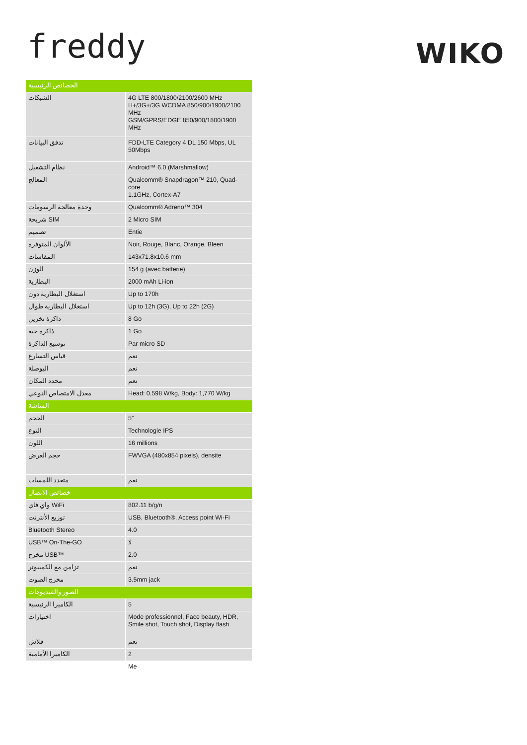freddy
WIKO
| الخصائص الرئيسية | |
| --- | --- |
| الشبكات | 4G LTE 800/1800/2100/2600 MHz H+/3G+/3G WCDMA 850/900/1900/2100 MHz GSM/GPRS/EDGE 850/900/1800/1900 MHz |
| تدفق البيانات | FDD-LTE Category 4 DL 150 Mbps, UL 50Mbps |
| نظام التشغيل | Android™ 6.0 (Marshmallow) |
| المعالج | Qualcomm® Snapdragon™ 210, Quad-core 1.1GHz, Cortex-A7 |
| وحدة معالجة الرسومات | Qualcomm® Adreno™ 304 |
| شريحة SIM | 2 Micro SIM |
| تصميم | Entie |
| الألوان المتوفرة | Noir, Rouge, Blanc, Orange, Bleen |
| المقاسات | 143x71.8x10.6 mm |
| الوزن | 154 g (avec batterie) |
| البطارية | 2000 mAh Li-ion |
| استغلال البطارية دون | Up to 170h |
| استغلال البطارية طوال | Up to 12h (3G), Up to 22h (2G) |
| ذاكرة تخزين | 8 Go |
| ذاكرة حية | 1 Go |
| توسيع الذاكرة | Par micro SD |
| قياس التسارع | نعم |
| البوصلة | نعم |
| محدد المكان | نعم |
| معدل الامتصاص النوعي | Head: 0.598 W/kg, Body: 1,770 W/kg |
| الشاشة | |
| الحجم | 5” |
| النوع | Technologie IPS |
| اللون | 16 millions |
| حجم العرض | FWVGA (480x854 pixels), densite |
| متعدد اللمسات | نعم |
| خصائص الاتصال | |
| واي فاي WiFi | 802.11 b/g/n |
| توزيع الأنترنت | USB, Bluetooth®, Access point Wi-Fi |
| Bluetooth Stereo | 4.0 |
| USB™ On-The-GO | لا |
| مخرج USB™ | 2.0 |
| تزامن مع الكمبيوتر | نعم |
| مخرج الصوت | 3.5mm jack |
| الصور والفيديوهات | |
| الكاميرا الرئيسية | 5 |
| اختيارات | Mode professionnel, Face beauty, HDR, Smile shot, Touch shot, Display flash |
| فلاش | نعم |
| الكاميرا الأمامية | 2 |
| | Me |